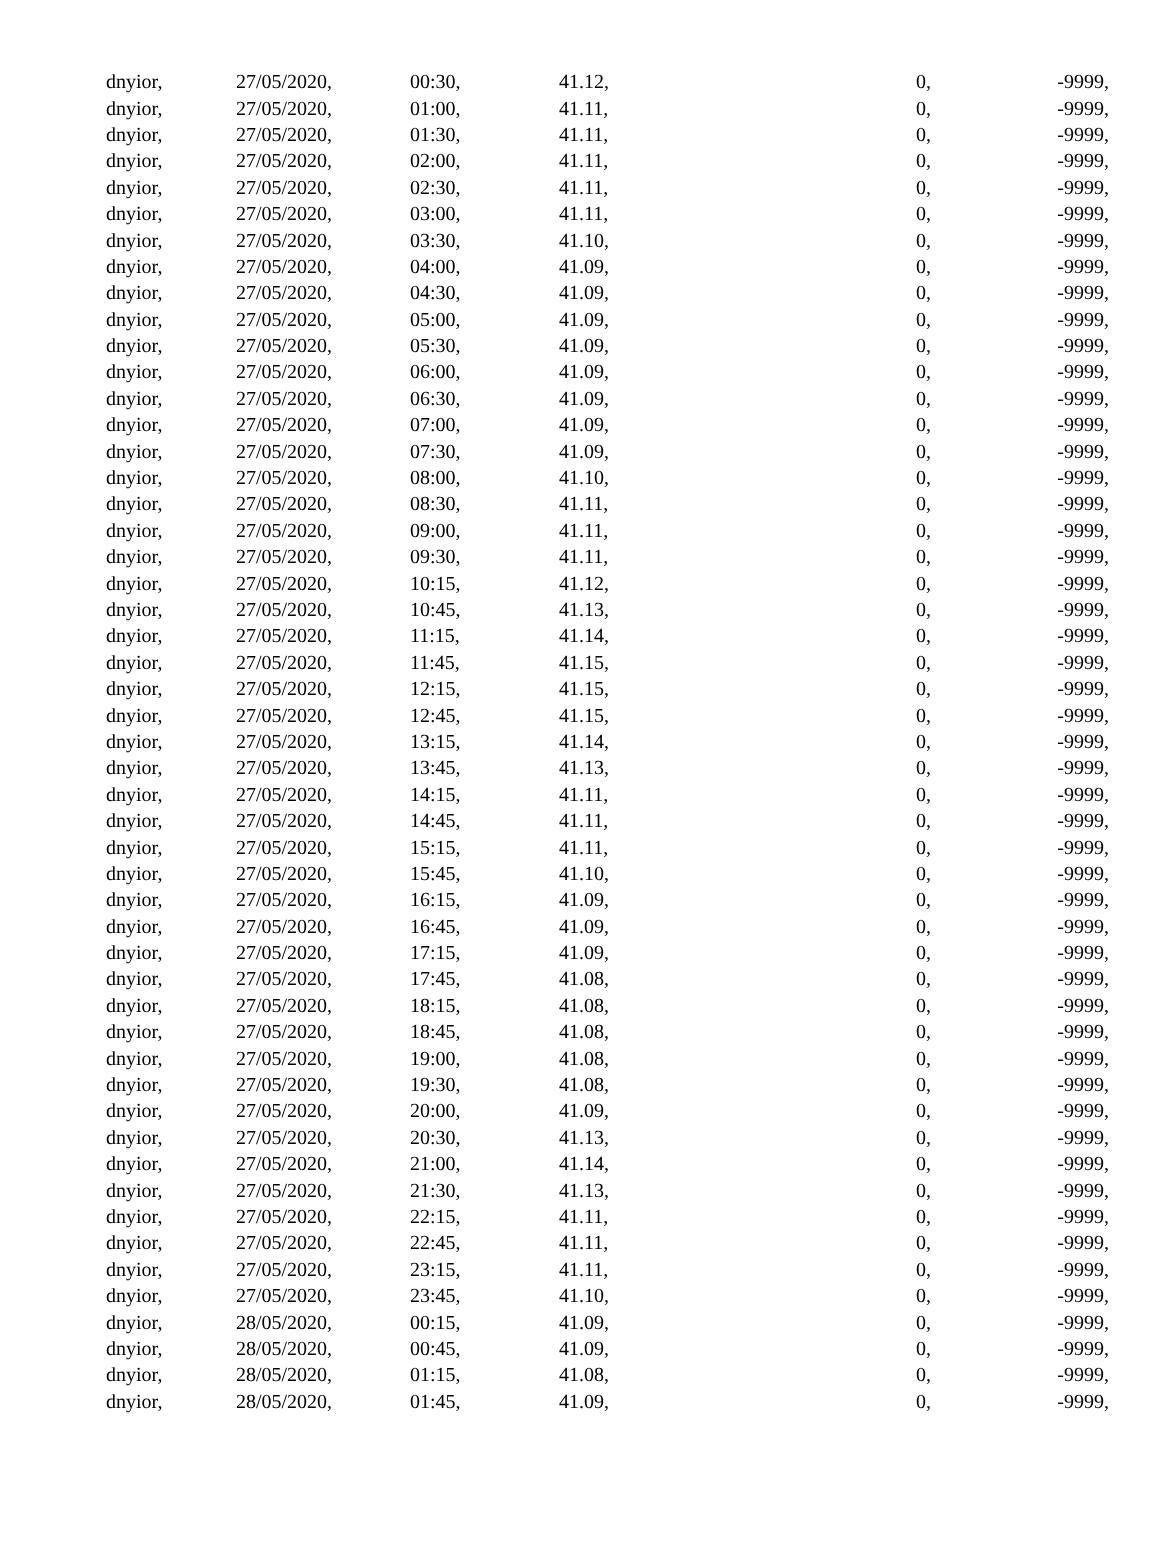| dnyior, | 27/05/2020, | 00:30, | 41.12, | 0, | -9999, |
| dnyior, | 27/05/2020, | 01:00, | 41.11, | 0, | -9999, |
| dnyior, | 27/05/2020, | 01:30, | 41.11, | 0, | -9999, |
| dnyior, | 27/05/2020, | 02:00, | 41.11, | 0, | -9999, |
| dnyior, | 27/05/2020, | 02:30, | 41.11, | 0, | -9999, |
| dnyior, | 27/05/2020, | 03:00, | 41.11, | 0, | -9999, |
| dnyior, | 27/05/2020, | 03:30, | 41.10, | 0, | -9999, |
| dnyior, | 27/05/2020, | 04:00, | 41.09, | 0, | -9999, |
| dnyior, | 27/05/2020, | 04:30, | 41.09, | 0, | -9999, |
| dnyior, | 27/05/2020, | 05:00, | 41.09, | 0, | -9999, |
| dnyior, | 27/05/2020, | 05:30, | 41.09, | 0, | -9999, |
| dnyior, | 27/05/2020, | 06:00, | 41.09, | 0, | -9999, |
| dnyior, | 27/05/2020, | 06:30, | 41.09, | 0, | -9999, |
| dnyior, | 27/05/2020, | 07:00, | 41.09, | 0, | -9999, |
| dnyior, | 27/05/2020, | 07:30, | 41.09, | 0, | -9999, |
| dnyior, | 27/05/2020, | 08:00, | 41.10, | 0, | -9999, |
| dnyior, | 27/05/2020, | 08:30, | 41.11, | 0, | -9999, |
| dnyior, | 27/05/2020, | 09:00, | 41.11, | 0, | -9999, |
| dnyior, | 27/05/2020, | 09:30, | 41.11, | 0, | -9999, |
| dnyior, | 27/05/2020, | 10:15, | 41.12, | 0, | -9999, |
| dnyior, | 27/05/2020, | 10:45, | 41.13, | 0, | -9999, |
| dnyior, | 27/05/2020, | 11:15, | 41.14, | 0, | -9999, |
| dnyior, | 27/05/2020, | 11:45, | 41.15, | 0, | -9999, |
| dnyior, | 27/05/2020, | 12:15, | 41.15, | 0, | -9999, |
| dnyior, | 27/05/2020, | 12:45, | 41.15, | 0, | -9999, |
| dnyior, | 27/05/2020, | 13:15, | 41.14, | 0, | -9999, |
| dnyior, | 27/05/2020, | 13:45, | 41.13, | 0, | -9999, |
| dnyior, | 27/05/2020, | 14:15, | 41.11, | 0, | -9999, |
| dnyior, | 27/05/2020, | 14:45, | 41.11, | 0, | -9999, |
| dnyior, | 27/05/2020, | 15:15, | 41.11, | 0, | -9999, |
| dnyior, | 27/05/2020, | 15:45, | 41.10, | 0, | -9999, |
| dnyior, | 27/05/2020, | 16:15, | 41.09, | 0, | -9999, |
| dnyior, | 27/05/2020, | 16:45, | 41.09, | 0, | -9999, |
| dnyior, | 27/05/2020, | 17:15, | 41.09, | 0, | -9999, |
| dnyior, | 27/05/2020, | 17:45, | 41.08, | 0, | -9999, |
| dnyior, | 27/05/2020, | 18:15, | 41.08, | 0, | -9999, |
| dnyior, | 27/05/2020, | 18:45, | 41.08, | 0, | -9999, |
| dnyior, | 27/05/2020, | 19:00, | 41.08, | 0, | -9999, |
| dnyior, | 27/05/2020, | 19:30, | 41.08, | 0, | -9999, |
| dnyior, | 27/05/2020, | 20:00, | 41.09, | 0, | -9999, |
| dnyior, | 27/05/2020, | 20:30, | 41.13, | 0, | -9999, |
| dnyior, | 27/05/2020, | 21:00, | 41.14, | 0, | -9999, |
| dnyior, | 27/05/2020, | 21:30, | 41.13, | 0, | -9999, |
| dnyior, | 27/05/2020, | 22:15, | 41.11, | 0, | -9999, |
| dnyior, | 27/05/2020, | 22:45, | 41.11, | 0, | -9999, |
| dnyior, | 27/05/2020, | 23:15, | 41.11, | 0, | -9999, |
| dnyior, | 27/05/2020, | 23:45, | 41.10, | 0, | -9999, |
| dnyior, | 28/05/2020, | 00:15, | 41.09, | 0, | -9999, |
| dnyior, | 28/05/2020, | 00:45, | 41.09, | 0, | -9999, |
| dnyior, | 28/05/2020, | 01:15, | 41.08, | 0, | -9999, |
| dnyior, | 28/05/2020, | 01:45, | 41.09, | 0, | -9999, |